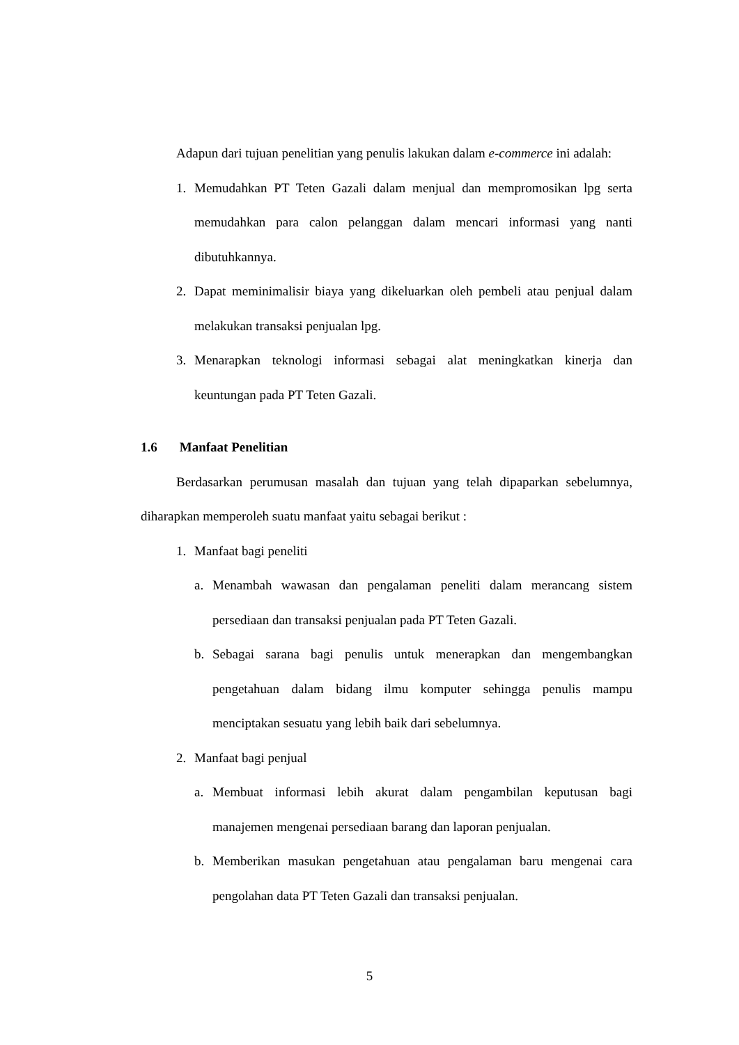Adapun dari tujuan penelitian yang penulis lakukan dalam e-commerce ini adalah:
1. Memudahkan PT Teten Gazali dalam menjual dan mempromosikan lpg serta memudahkan para calon pelanggan dalam mencari informasi yang nanti dibutuhkannya.
2. Dapat meminimalisir biaya yang dikeluarkan oleh pembeli atau penjual dalam melakukan transaksi penjualan lpg.
3. Menarapkan teknologi informasi sebagai alat meningkatkan kinerja dan keuntungan pada PT Teten Gazali.
1.6 Manfaat Penelitian
Berdasarkan perumusan masalah dan tujuan yang telah dipaparkan sebelumnya, diharapkan memperoleh suatu manfaat yaitu sebagai berikut :
1. Manfaat bagi peneliti
a. Menambah wawasan dan pengalaman peneliti dalam merancang sistem persediaan dan transaksi penjualan pada PT Teten Gazali.
b. Sebagai sarana bagi penulis untuk menerapkan dan mengembangkan pengetahuan dalam bidang ilmu komputer sehingga penulis mampu menciptakan sesuatu yang lebih baik dari sebelumnya.
2. Manfaat bagi penjual
a. Membuat informasi lebih akurat dalam pengambilan keputusan bagi manajemen mengenai persediaan barang dan laporan penjualan.
b. Memberikan masukan pengetahuan atau pengalaman baru mengenai cara pengolahan data PT Teten Gazali dan transaksi penjualan.
5